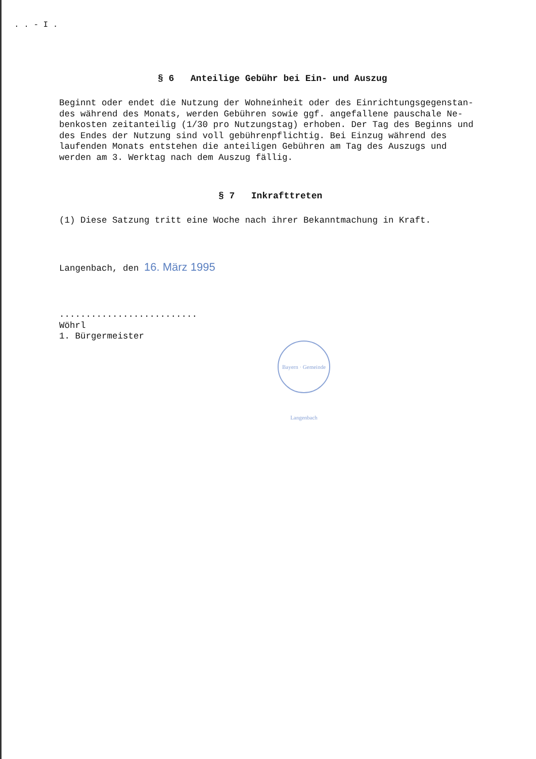. . - I .
§ 6 Anteilige Gebühr bei Ein- und Auszug
Beginnt oder endet die Nutzung der Wohneinheit oder des Einrichtungsgegenstan-
des während des Monats, werden Gebühren sowie ggf. angefallene pauschale Ne-
benkosten zeitanteilig (1/30 pro Nutzungstag) erhoben. Der Tag des Beginns und
des Endes der Nutzung sind voll gebührenpflichtig. Bei Einzug während des
laufenden Monats entstehen die anteiligen Gebühren am Tag des Auszugs und
werden am 3. Werktag nach dem Auszug fällig.
§ 7 Inkrafttreten
(1) Diese Satzung tritt eine Woche nach ihrer Bekanntmachung in Kraft.
Langenbach, den 16. März 1995
..........................
Wöhrl
1. Bürgermeister
Bayern · Gemeinde Langenbach